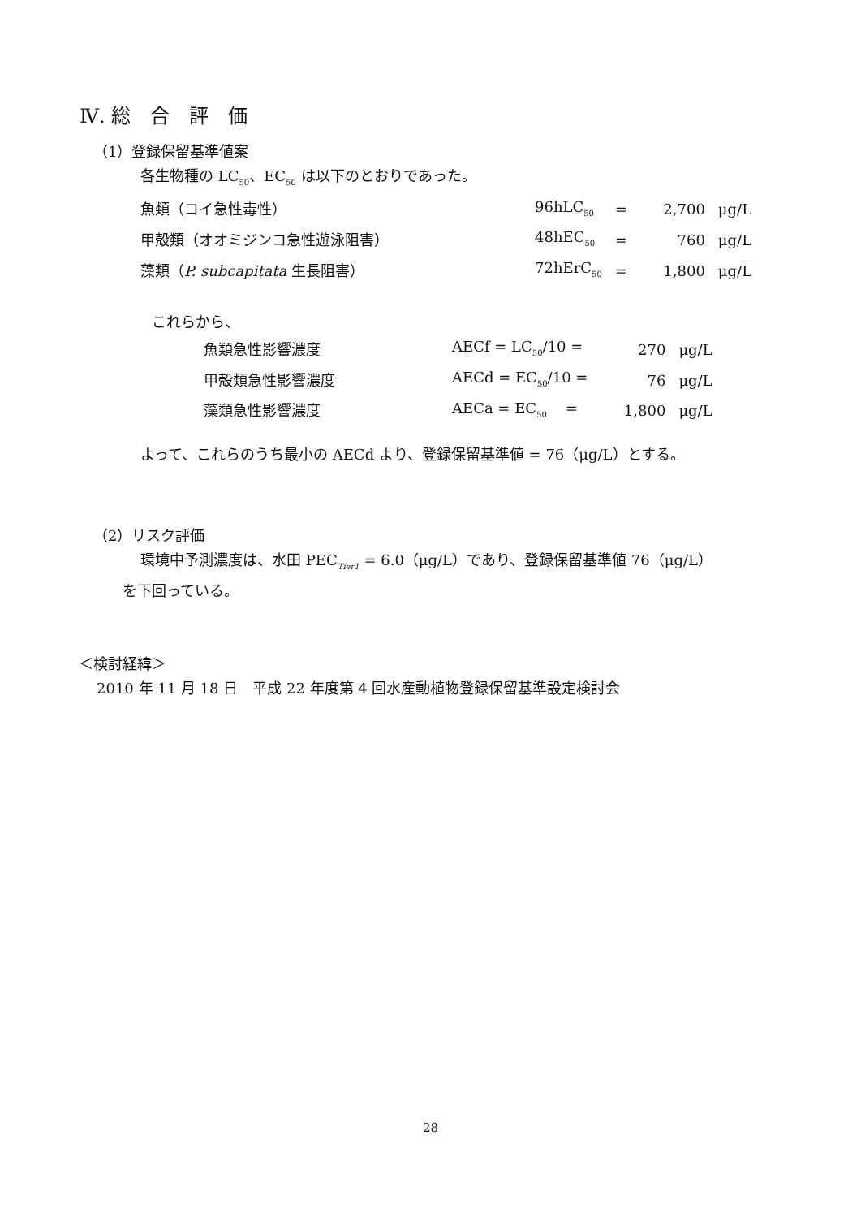Ⅳ. 総　合　評　価
（1）登録保留基準値案
各生物種の LC<sub>50</sub>、EC<sub>50</sub> は以下のとおりであった。
| 魚類（コイ急性毒性） | 96hLC<sub>50</sub> | = | 2,700 | μg/L |
| 甲殻類（オオミジンコ急性遊泳阻害） | 48hEC<sub>50</sub> | = | 760 | μg/L |
| 藻類（ P. subcapitata 生長阻害） | 72hErC<sub>50</sub> | = | 1,800 | μg/L |
これらから、
| 魚類急性影響濃度 | AECf = LC<sub>50</sub>/10 = | 270 | μg/L |
| 甲殻類急性影響濃度 | AECd = EC<sub>50</sub>/10 = | 76 | μg/L |
| 藻類急性影響濃度 | AECa = EC<sub>50</sub> = | 1,800 | μg/L |
よって、これらのうち最小の AECd より、登録保留基準値 = 76（μg/L）とする。
（2）リスク評価
環境中予測濃度は、水田 PEC<sub>Tier1</sub> = 6.0（μg/L）であり、登録保留基準値 76（μg/L）
を下回っている。
＜検討経緯＞
2010 年 11 月 18 日　平成 22 年度第 4 回水産動植物登録保留基準設定検討会
28